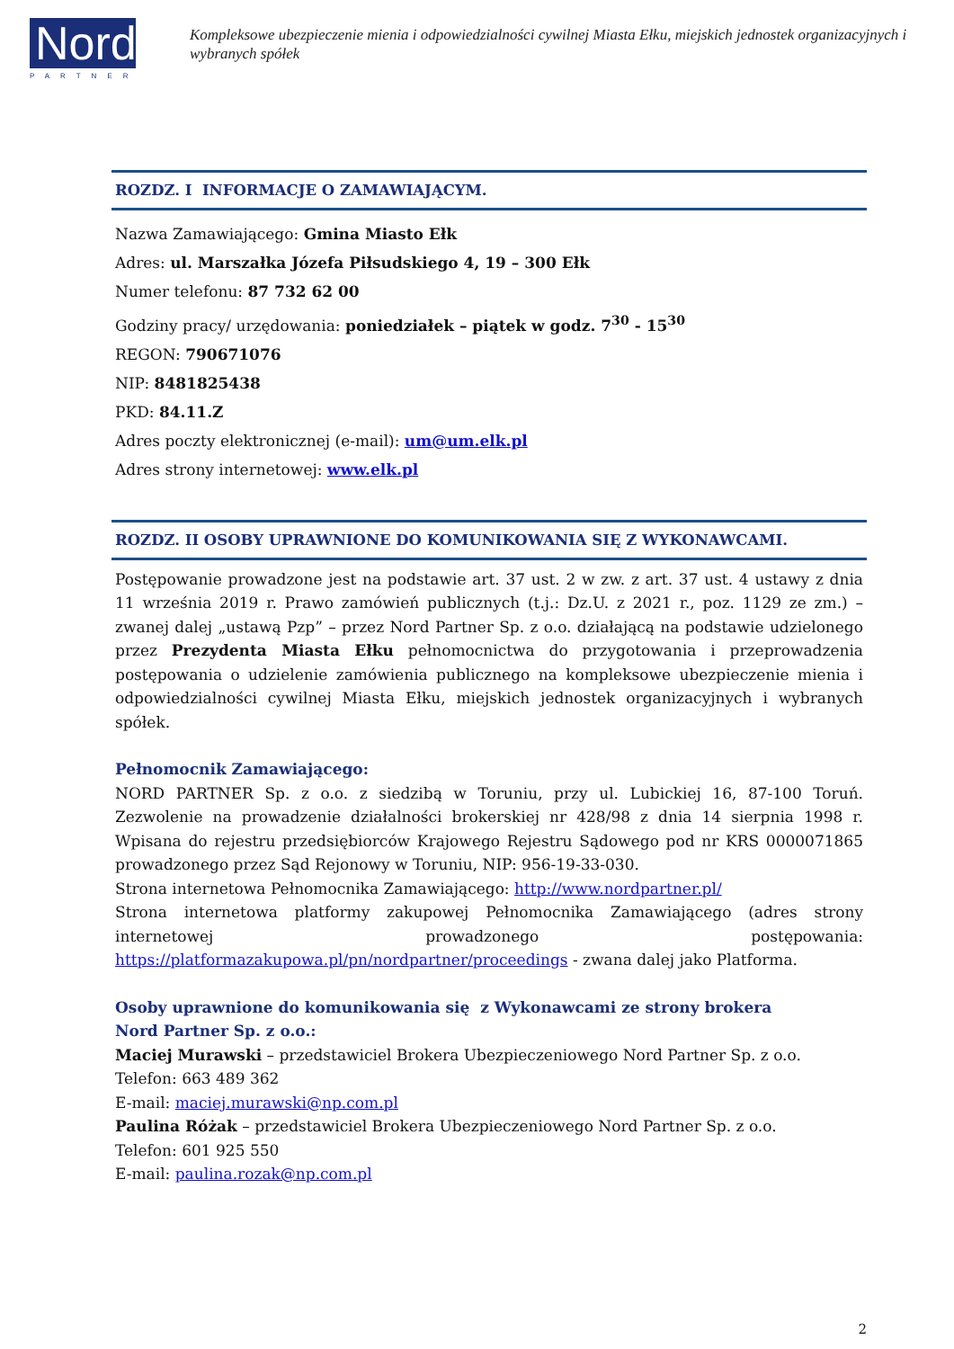Nord
PARTNER
Kompleksowe ubezpieczenie mienia i odpowiedzialności cywilnej Miasta Ełku, miejskich jednostek organizacyjnych i wybranych spółek
ROZDZ. I INFORMACJE O ZAMAWIAJĄCYM.
Nazwa Zamawiającego: Gmina Miasto Ełk
Adres: ul. Marszałka Józefa Piłsudskiego 4, 19 – 300 Ełk
Numer telefonu: 87 732 62 00
Godziny pracy/ urzędowania: poniedziałek – piątek w godz. 7<sup>30</sup> - 15<sup>30</sup>
REGON: 790671076
NIP: 8481825438
PKD: 84.11.Z
Adres poczty elektronicznej (e-mail): um@um.elk.pl
Adres strony internetowej: www.elk.pl
ROZDZ. II OSOBY UPRAWNIONE DO KOMUNIKOWANIA SIĘ Z WYKONAWCAMI.
Postępowanie prowadzone jest na podstawie art. 37 ust. 2 w zw. z art. 37 ust. 4 ustawy z dnia 11 września 2019 r. Prawo zamówień publicznych (t.j.: Dz.U. z 2021 r., poz. 1129 ze zm.) – zwanej dalej „ustawą Pzp” – przez Nord Partner Sp. z o.o. działającą na podstawie udzielonego przez Prezydenta Miasta Ełku pełnomocnictwa do przygotowania i przeprowadzenia postępowania o udzielenie zamówienia publicznego na kompleksowe ubezpieczenie mienia i odpowiedzialności cywilnej Miasta Ełku, miejskich jednostek organizacyjnych i wybranych spółek.
Pełnomocnik Zamawiającego:
NORD PARTNER Sp. z o.o. z siedzibą w Toruniu, przy ul. Lubickiej 16, 87-100 Toruń. Zezwolenie na prowadzenie działalności brokerskiej nr 428/98 z dnia 14 sierpnia 1998 r. Wpisana do rejestru przedsiębiorców Krajowego Rejestru Sądowego pod nr KRS 0000071865 prowadzonego przez Sąd Rejonowy w Toruniu, NIP: 956-19-33-030.
Strona internetowa Pełnomocnika Zamawiającego: http://www.nordpartner.pl/
Strona internetowa platformy zakupowej Pełnomocnika Zamawiającego (adres strony internetowej prowadzonego postępowania: https://platformazakupowa.pl/pn/nordpartner/proceedings - zwana dalej jako Platforma.
Osoby uprawnione do komunikowania się z Wykonawcami ze strony brokera
Nord Partner Sp. z o.o.:
Maciej Murawski – przedstawiciel Brokera Ubezpieczeniowego Nord Partner Sp. z o.o.
Telefon: 663 489 362
E-mail: maciej.murawski@np.com.pl
Paulina Różak – przedstawiciel Brokera Ubezpieczeniowego Nord Partner Sp. z o.o.
Telefon: 601 925 550
E-mail: paulina.rozak@np.com.pl
2